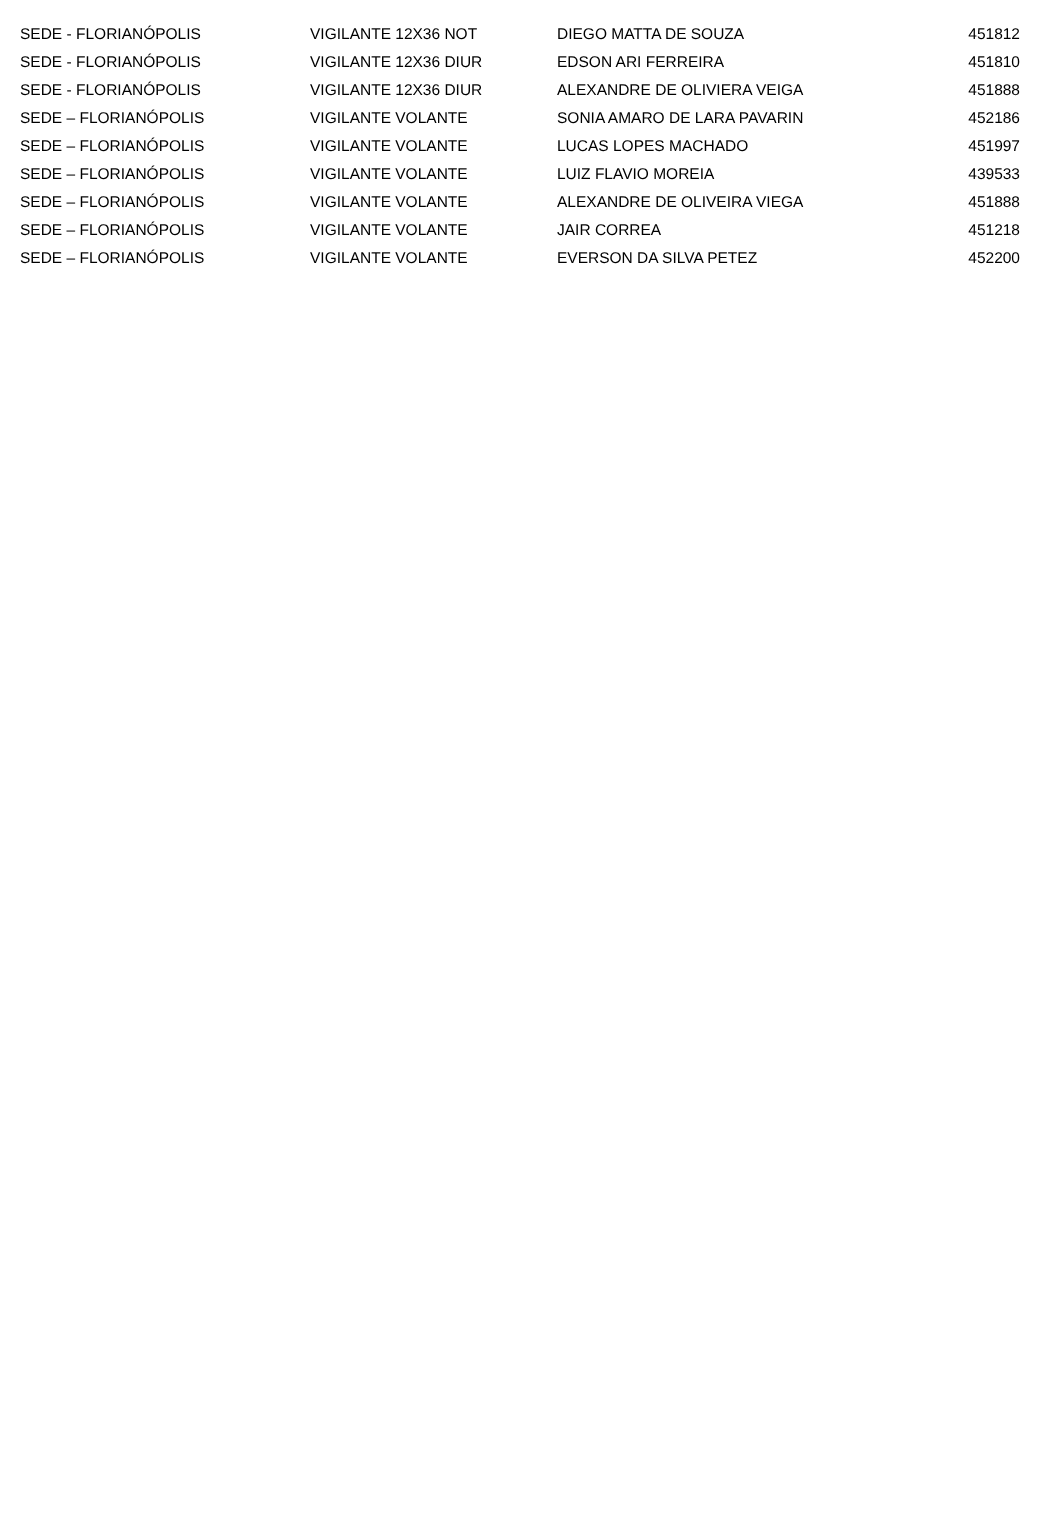| SEDE - FLORIANÓPOLIS | VIGILANTE 12X36 NOT | DIEGO MATTA DE SOUZA | 451812 |
| SEDE - FLORIANÓPOLIS | VIGILANTE 12X36 DIUR | EDSON ARI FERREIRA | 451810 |
| SEDE - FLORIANÓPOLIS | VIGILANTE 12X36 DIUR | ALEXANDRE DE OLIVIERA VEIGA | 451888 |
| SEDE – FLORIANÓPOLIS | VIGILANTE VOLANTE | SONIA AMARO DE LARA PAVARIN | 452186 |
| SEDE – FLORIANÓPOLIS | VIGILANTE VOLANTE | LUCAS LOPES MACHADO | 451997 |
| SEDE – FLORIANÓPOLIS | VIGILANTE VOLANTE | LUIZ FLAVIO MOREIA | 439533 |
| SEDE – FLORIANÓPOLIS | VIGILANTE VOLANTE | ALEXANDRE DE OLIVEIRA VIEGA | 451888 |
| SEDE – FLORIANÓPOLIS | VIGILANTE VOLANTE | JAIR CORREA | 451218 |
| SEDE – FLORIANÓPOLIS | VIGILANTE VOLANTE | EVERSON DA SILVA PETEZ | 452200 |